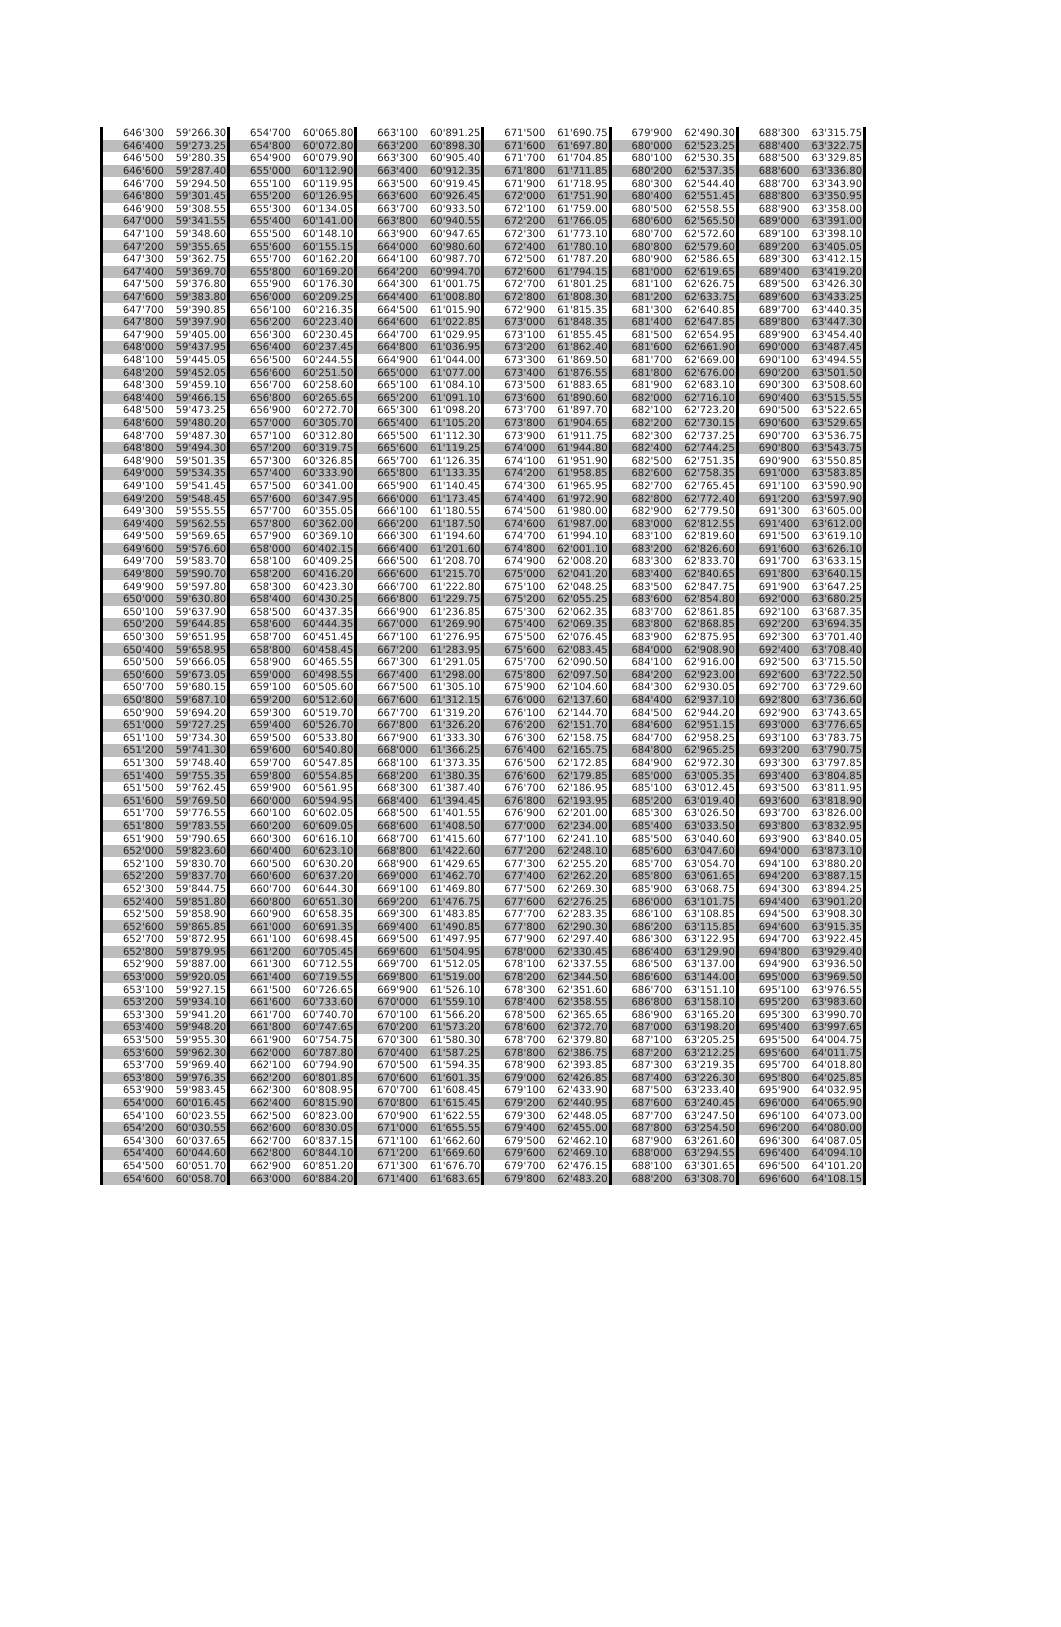| 646'300 | 59'266.30 | 654'700 | 60'065.80 | 663'100 | 60'891.25 | 671'500 | 61'690.75 | 679'900 | 62'490.30 | 688'300 | 63'315.75 |
| 646'400 | 59'273.25 | 654'800 | 60'072.80 | 663'200 | 60'898.30 | 671'600 | 61'697.80 | 680'000 | 62'523.25 | 688'400 | 63'322.75 |
| 646'500 | 59'280.35 | 654'900 | 60'079.90 | 663'300 | 60'905.40 | 671'700 | 61'704.85 | 680'100 | 62'530.35 | 688'500 | 63'329.85 |
| 646'600 | 59'287.40 | 655'000 | 60'112.90 | 663'400 | 60'912.35 | 671'800 | 61'711.85 | 680'200 | 62'537.35 | 688'600 | 63'336.80 |
| 646'700 | 59'294.50 | 655'100 | 60'119.95 | 663'500 | 60'919.45 | 671'900 | 61'718.95 | 680'300 | 62'544.40 | 688'700 | 63'343.90 |
| 646'800 | 59'301.45 | 655'200 | 60'126.95 | 663'600 | 60'926.45 | 672'000 | 61'751.90 | 680'400 | 62'551.45 | 688'800 | 63'350.95 |
| 646'900 | 59'308.55 | 655'300 | 60'134.05 | 663'700 | 60'933.50 | 672'100 | 61'759.00 | 680'500 | 62'558.55 | 688'900 | 63'358.00 |
| 647'000 | 59'341.55 | 655'400 | 60'141.00 | 663'800 | 60'940.55 | 672'200 | 61'766.05 | 680'600 | 62'565.50 | 689'000 | 63'391.00 |
| 647'100 | 59'348.60 | 655'500 | 60'148.10 | 663'900 | 60'947.65 | 672'300 | 61'773.10 | 680'700 | 62'572.60 | 689'100 | 63'398.10 |
| 647'200 | 59'355.65 | 655'600 | 60'155.15 | 664'000 | 60'980.60 | 672'400 | 61'780.10 | 680'800 | 62'579.60 | 689'200 | 63'405.05 |
| 647'300 | 59'362.75 | 655'700 | 60'162.20 | 664'100 | 60'987.70 | 672'500 | 61'787.20 | 680'900 | 62'586.65 | 689'300 | 63'412.15 |
| 647'400 | 59'369.70 | 655'800 | 60'169.20 | 664'200 | 60'994.70 | 672'600 | 61'794.15 | 681'000 | 62'619.65 | 689'400 | 63'419.20 |
| 647'500 | 59'376.80 | 655'900 | 60'176.30 | 664'300 | 61'001.75 | 672'700 | 61'801.25 | 681'100 | 62'626.75 | 689'500 | 63'426.30 |
| 647'600 | 59'383.80 | 656'000 | 60'209.25 | 664'400 | 61'008.80 | 672'800 | 61'808.30 | 681'200 | 62'633.75 | 689'600 | 63'433.25 |
| 647'700 | 59'390.85 | 656'100 | 60'216.35 | 664'500 | 61'015.90 | 672'900 | 61'815.35 | 681'300 | 62'640.85 | 689'700 | 63'440.35 |
| 647'800 | 59'397.90 | 656'200 | 60'223.40 | 664'600 | 61'022.85 | 673'000 | 61'848.35 | 681'400 | 62'647.85 | 689'800 | 63'447.30 |
| 647'900 | 59'405.00 | 656'300 | 60'230.45 | 664'700 | 61'029.95 | 673'100 | 61'855.45 | 681'500 | 62'654.95 | 689'900 | 63'454.40 |
| 648'000 | 59'437.95 | 656'400 | 60'237.45 | 664'800 | 61'036.95 | 673'200 | 61'862.40 | 681'600 | 62'661.90 | 690'000 | 63'487.45 |
| 648'100 | 59'445.05 | 656'500 | 60'244.55 | 664'900 | 61'044.00 | 673'300 | 61'869.50 | 681'700 | 62'669.00 | 690'100 | 63'494.55 |
| 648'200 | 59'452.05 | 656'600 | 60'251.50 | 665'000 | 61'077.00 | 673'400 | 61'876.55 | 681'800 | 62'676.00 | 690'200 | 63'501.50 |
| 648'300 | 59'459.10 | 656'700 | 60'258.60 | 665'100 | 61'084.10 | 673'500 | 61'883.65 | 681'900 | 62'683.10 | 690'300 | 63'508.60 |
| 648'400 | 59'466.15 | 656'800 | 60'265.65 | 665'200 | 61'091.10 | 673'600 | 61'890.60 | 682'000 | 62'716.10 | 690'400 | 63'515.55 |
| 648'500 | 59'473.25 | 656'900 | 60'272.70 | 665'300 | 61'098.20 | 673'700 | 61'897.70 | 682'100 | 62'723.20 | 690'500 | 63'522.65 |
| 648'600 | 59'480.20 | 657'000 | 60'305.70 | 665'400 | 61'105.20 | 673'800 | 61'904.65 | 682'200 | 62'730.15 | 690'600 | 63'529.65 |
| 648'700 | 59'487.30 | 657'100 | 60'312.80 | 665'500 | 61'112.30 | 673'900 | 61'911.75 | 682'300 | 62'737.25 | 690'700 | 63'536.75 |
| 648'800 | 59'494.30 | 657'200 | 60'319.75 | 665'600 | 61'119.25 | 674'000 | 61'944.80 | 682'400 | 62'744.25 | 690'800 | 63'543.75 |
| 648'900 | 59'501.35 | 657'300 | 60'326.85 | 665'700 | 61'126.35 | 674'100 | 61'951.90 | 682'500 | 62'751.35 | 690'900 | 63'550.85 |
| 649'000 | 59'534.35 | 657'400 | 60'333.90 | 665'800 | 61'133.35 | 674'200 | 61'958.85 | 682'600 | 62'758.35 | 691'000 | 63'583.85 |
| 649'100 | 59'541.45 | 657'500 | 60'341.00 | 665'900 | 61'140.45 | 674'300 | 61'965.95 | 682'700 | 62'765.45 | 691'100 | 63'590.90 |
| 649'200 | 59'548.45 | 657'600 | 60'347.95 | 666'000 | 61'173.45 | 674'400 | 61'972.90 | 682'800 | 62'772.40 | 691'200 | 63'597.90 |
| 649'300 | 59'555.55 | 657'700 | 60'355.05 | 666'100 | 61'180.55 | 674'500 | 61'980.00 | 682'900 | 62'779.50 | 691'300 | 63'605.00 |
| 649'400 | 59'562.55 | 657'800 | 60'362.00 | 666'200 | 61'187.50 | 674'600 | 61'987.00 | 683'000 | 62'812.55 | 691'400 | 63'612.00 |
| 649'500 | 59'569.65 | 657'900 | 60'369.10 | 666'300 | 61'194.60 | 674'700 | 61'994.10 | 683'100 | 62'819.60 | 691'500 | 63'619.10 |
| 649'600 | 59'576.60 | 658'000 | 60'402.15 | 666'400 | 61'201.60 | 674'800 | 62'001.10 | 683'200 | 62'826.60 | 691'600 | 63'626.10 |
| 649'700 | 59'583.70 | 658'100 | 60'409.25 | 666'500 | 61'208.70 | 674'900 | 62'008.20 | 683'300 | 62'833.70 | 691'700 | 63'633.15 |
| 649'800 | 59'590.70 | 658'200 | 60'416.20 | 666'600 | 61'215.70 | 675'000 | 62'041.20 | 683'400 | 62'840.65 | 691'800 | 63'640.15 |
| 649'900 | 59'597.80 | 658'300 | 60'423.30 | 666'700 | 61'222.80 | 675'100 | 62'048.25 | 683'500 | 62'847.75 | 691'900 | 63'647.25 |
| 650'000 | 59'630.80 | 658'400 | 60'430.25 | 666'800 | 61'229.75 | 675'200 | 62'055.25 | 683'600 | 62'854.80 | 692'000 | 63'680.25 |
| 650'100 | 59'637.90 | 658'500 | 60'437.35 | 666'900 | 61'236.85 | 675'300 | 62'062.35 | 683'700 | 62'861.85 | 692'100 | 63'687.35 |
| 650'200 | 59'644.85 | 658'600 | 60'444.35 | 667'000 | 61'269.90 | 675'400 | 62'069.35 | 683'800 | 62'868.85 | 692'200 | 63'694.35 |
| 650'300 | 59'651.95 | 658'700 | 60'451.45 | 667'100 | 61'276.95 | 675'500 | 62'076.45 | 683'900 | 62'875.95 | 692'300 | 63'701.40 |
| 650'400 | 59'658.95 | 658'800 | 60'458.45 | 667'200 | 61'283.95 | 675'600 | 62'083.45 | 684'000 | 62'908.90 | 692'400 | 63'708.40 |
| 650'500 | 59'666.05 | 658'900 | 60'465.55 | 667'300 | 61'291.05 | 675'700 | 62'090.50 | 684'100 | 62'916.00 | 692'500 | 63'715.50 |
| 650'600 | 59'673.05 | 659'000 | 60'498.55 | 667'400 | 61'298.00 | 675'800 | 62'097.50 | 684'200 | 62'923.00 | 692'600 | 63'722.50 |
| 650'700 | 59'680.15 | 659'100 | 60'505.60 | 667'500 | 61'305.10 | 675'900 | 62'104.60 | 684'300 | 62'930.05 | 692'700 | 63'729.60 |
| 650'800 | 59'687.10 | 659'200 | 60'512.60 | 667'600 | 61'312.15 | 676'000 | 62'137.60 | 684'400 | 62'937.10 | 692'800 | 63'736.60 |
| 650'900 | 59'694.20 | 659'300 | 60'519.70 | 667'700 | 61'319.20 | 676'100 | 62'144.70 | 684'500 | 62'944.20 | 692'900 | 63'743.65 |
| 651'000 | 59'727.25 | 659'400 | 60'526.70 | 667'800 | 61'326.20 | 676'200 | 62'151.70 | 684'600 | 62'951.15 | 693'000 | 63'776.65 |
| 651'100 | 59'734.30 | 659'500 | 60'533.80 | 667'900 | 61'333.30 | 676'300 | 62'158.75 | 684'700 | 62'958.25 | 693'100 | 63'783.75 |
| 651'200 | 59'741.30 | 659'600 | 60'540.80 | 668'000 | 61'366.25 | 676'400 | 62'165.75 | 684'800 | 62'965.25 | 693'200 | 63'790.75 |
| 651'300 | 59'748.40 | 659'700 | 60'547.85 | 668'100 | 61'373.35 | 676'500 | 62'172.85 | 684'900 | 62'972.30 | 693'300 | 63'797.85 |
| 651'400 | 59'755.35 | 659'800 | 60'554.85 | 668'200 | 61'380.35 | 676'600 | 62'179.85 | 685'000 | 63'005.35 | 693'400 | 63'804.85 |
| 651'500 | 59'762.45 | 659'900 | 60'561.95 | 668'300 | 61'387.40 | 676'700 | 62'186.95 | 685'100 | 63'012.45 | 693'500 | 63'811.95 |
| 651'600 | 59'769.50 | 660'000 | 60'594.95 | 668'400 | 61'394.45 | 676'800 | 62'193.95 | 685'200 | 63'019.40 | 693'600 | 63'818.90 |
| 651'700 | 59'776.55 | 660'100 | 60'602.05 | 668'500 | 61'401.55 | 676'900 | 62'201.00 | 685'300 | 63'026.50 | 693'700 | 63'826.00 |
| 651'800 | 59'783.55 | 660'200 | 60'609.05 | 668'600 | 61'408.50 | 677'000 | 62'234.00 | 685'400 | 63'033.50 | 693'800 | 63'832.95 |
| 651'900 | 59'790.65 | 660'300 | 60'616.10 | 668'700 | 61'415.60 | 677'100 | 62'241.10 | 685'500 | 63'040.60 | 693'900 | 63'840.05 |
| 652'000 | 59'823.60 | 660'400 | 60'623.10 | 668'800 | 61'422.60 | 677'200 | 62'248.10 | 685'600 | 63'047.60 | 694'000 | 63'873.10 |
| 652'100 | 59'830.70 | 660'500 | 60'630.20 | 668'900 | 61'429.65 | 677'300 | 62'255.20 | 685'700 | 63'054.70 | 694'100 | 63'880.20 |
| 652'200 | 59'837.70 | 660'600 | 60'637.20 | 669'000 | 61'462.70 | 677'400 | 62'262.20 | 685'800 | 63'061.65 | 694'200 | 63'887.15 |
| 652'300 | 59'844.75 | 660'700 | 60'644.30 | 669'100 | 61'469.80 | 677'500 | 62'269.30 | 685'900 | 63'068.75 | 694'300 | 63'894.25 |
| 652'400 | 59'851.80 | 660'800 | 60'651.30 | 669'200 | 61'476.75 | 677'600 | 62'276.25 | 686'000 | 63'101.75 | 694'400 | 63'901.20 |
| 652'500 | 59'858.90 | 660'900 | 60'658.35 | 669'300 | 61'483.85 | 677'700 | 62'283.35 | 686'100 | 63'108.85 | 694'500 | 63'908.30 |
| 652'600 | 59'865.85 | 661'000 | 60'691.35 | 669'400 | 61'490.85 | 677'800 | 62'290.30 | 686'200 | 63'115.85 | 694'600 | 63'915.35 |
| 652'700 | 59'872.95 | 661'100 | 60'698.45 | 669'500 | 61'497.95 | 677'900 | 62'297.40 | 686'300 | 63'122.95 | 694'700 | 63'922.45 |
| 652'800 | 59'879.95 | 661'200 | 60'705.45 | 669'600 | 61'504.95 | 678'000 | 62'330.45 | 686'400 | 63'129.90 | 694'800 | 63'929.40 |
| 652'900 | 59'887.00 | 661'300 | 60'712.55 | 669'700 | 61'512.05 | 678'100 | 62'337.55 | 686'500 | 63'137.00 | 694'900 | 63'936.50 |
| 653'000 | 59'920.05 | 661'400 | 60'719.55 | 669'800 | 61'519.00 | 678'200 | 62'344.50 | 686'600 | 63'144.00 | 695'000 | 63'969.50 |
| 653'100 | 59'927.15 | 661'500 | 60'726.65 | 669'900 | 61'526.10 | 678'300 | 62'351.60 | 686'700 | 63'151.10 | 695'100 | 63'976.55 |
| 653'200 | 59'934.10 | 661'600 | 60'733.60 | 670'000 | 61'559.10 | 678'400 | 62'358.55 | 686'800 | 63'158.10 | 695'200 | 63'983.60 |
| 653'300 | 59'941.20 | 661'700 | 60'740.70 | 670'100 | 61'566.20 | 678'500 | 62'365.65 | 686'900 | 63'165.20 | 695'300 | 63'990.70 |
| 653'400 | 59'948.20 | 661'800 | 60'747.65 | 670'200 | 61'573.20 | 678'600 | 62'372.70 | 687'000 | 63'198.20 | 695'400 | 63'997.65 |
| 653'500 | 59'955.30 | 661'900 | 60'754.75 | 670'300 | 61'580.30 | 678'700 | 62'379.80 | 687'100 | 63'205.25 | 695'500 | 64'004.75 |
| 653'600 | 59'962.30 | 662'000 | 60'787.80 | 670'400 | 61'587.25 | 678'800 | 62'386.75 | 687'200 | 63'212.25 | 695'600 | 64'011.75 |
| 653'700 | 59'969.40 | 662'100 | 60'794.90 | 670'500 | 61'594.35 | 678'900 | 62'393.85 | 687'300 | 63'219.35 | 695'700 | 64'018.80 |
| 653'800 | 59'976.35 | 662'200 | 60'801.85 | 670'600 | 61'601.35 | 679'000 | 62'426.85 | 687'400 | 63'226.30 | 695'800 | 64'025.85 |
| 653'900 | 59'983.45 | 662'300 | 60'808.95 | 670'700 | 61'608.45 | 679'100 | 62'433.90 | 687'500 | 63'233.40 | 695'900 | 64'032.95 |
| 654'000 | 60'016.45 | 662'400 | 60'815.90 | 670'800 | 61'615.45 | 679'200 | 62'440.95 | 687'600 | 63'240.45 | 696'000 | 64'065.90 |
| 654'100 | 60'023.55 | 662'500 | 60'823.00 | 670'900 | 61'622.55 | 679'300 | 62'448.05 | 687'700 | 63'247.50 | 696'100 | 64'073.00 |
| 654'200 | 60'030.55 | 662'600 | 60'830.05 | 671'000 | 61'655.55 | 679'400 | 62'455.00 | 687'800 | 63'254.50 | 696'200 | 64'080.00 |
| 654'300 | 60'037.65 | 662'700 | 60'837.15 | 671'100 | 61'662.60 | 679'500 | 62'462.10 | 687'900 | 63'261.60 | 696'300 | 64'087.05 |
| 654'400 | 60'044.60 | 662'800 | 60'844.10 | 671'200 | 61'669.60 | 679'600 | 62'469.10 | 688'000 | 63'294.55 | 696'400 | 64'094.10 |
| 654'500 | 60'051.70 | 662'900 | 60'851.20 | 671'300 | 61'676.70 | 679'700 | 62'476.15 | 688'100 | 63'301.65 | 696'500 | 64'101.20 |
| 654'600 | 60'058.70 | 663'000 | 60'884.20 | 671'400 | 61'683.65 | 679'800 | 62'483.20 | 688'200 | 63'308.70 | 696'600 | 64'108.15 |